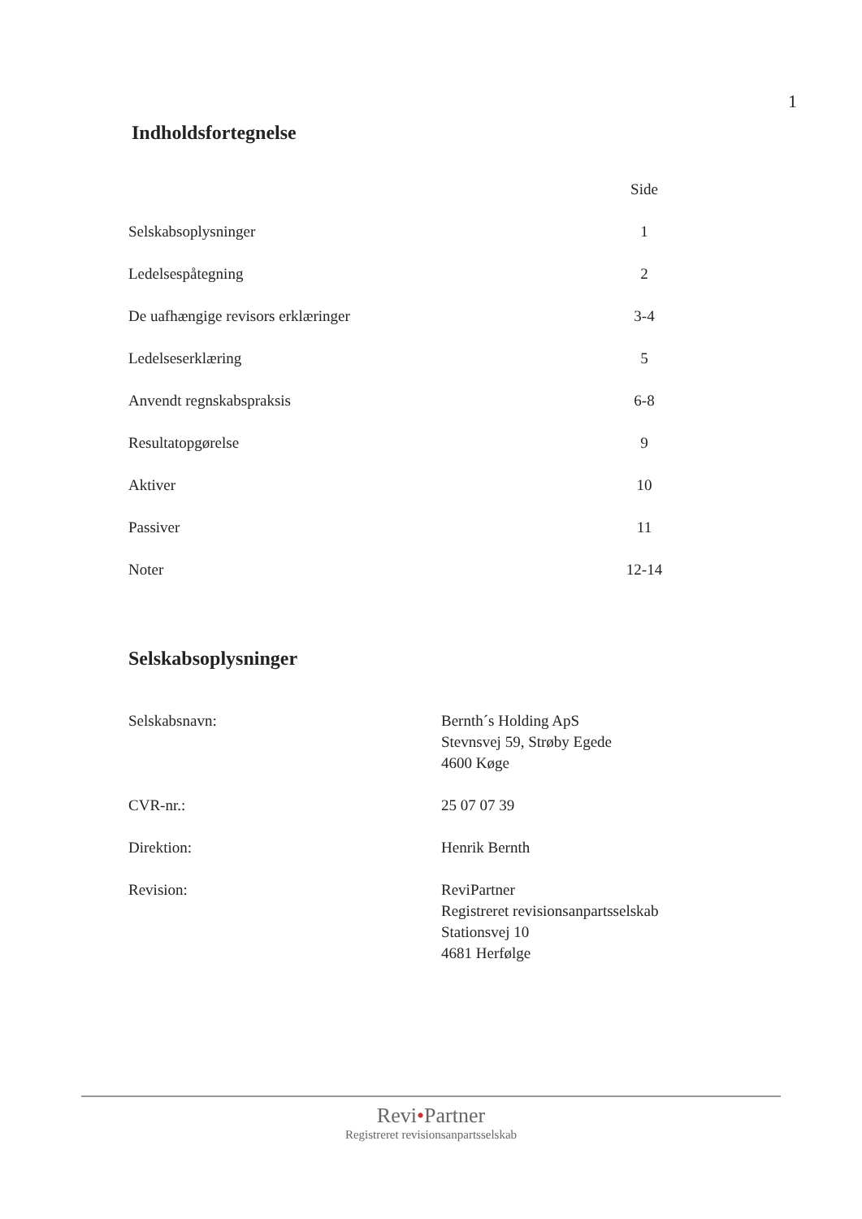1
Indholdsfortegnelse
| | Side |
| Selskabsoplysninger | 1 |
| Ledelsespåtegning | 2 |
| De uafhængige revisors erklæringer | 3-4 |
| Ledelseserklæring | 5 |
| Anvendt regnskabspraksis | 6-8 |
| Resultatopgørelse | 9 |
| Aktiver | 10 |
| Passiver | 11 |
| Noter | 12-14 |
Selskabsoplysninger
| Selskabsnavn: | Bernth´s Holding ApS Stevnsvej 59, Strøby Egede 4600 Køge |
| CVR-nr.: | 25 07 07 39 |
| Direktion: | Henrik Bernth |
| Revision: | ReviPartner Registreret revisionsanpartsselskab Stationsvej 10 4681 Herfølge |
Revi•Partner
Registreret revisionsanpartsselskab